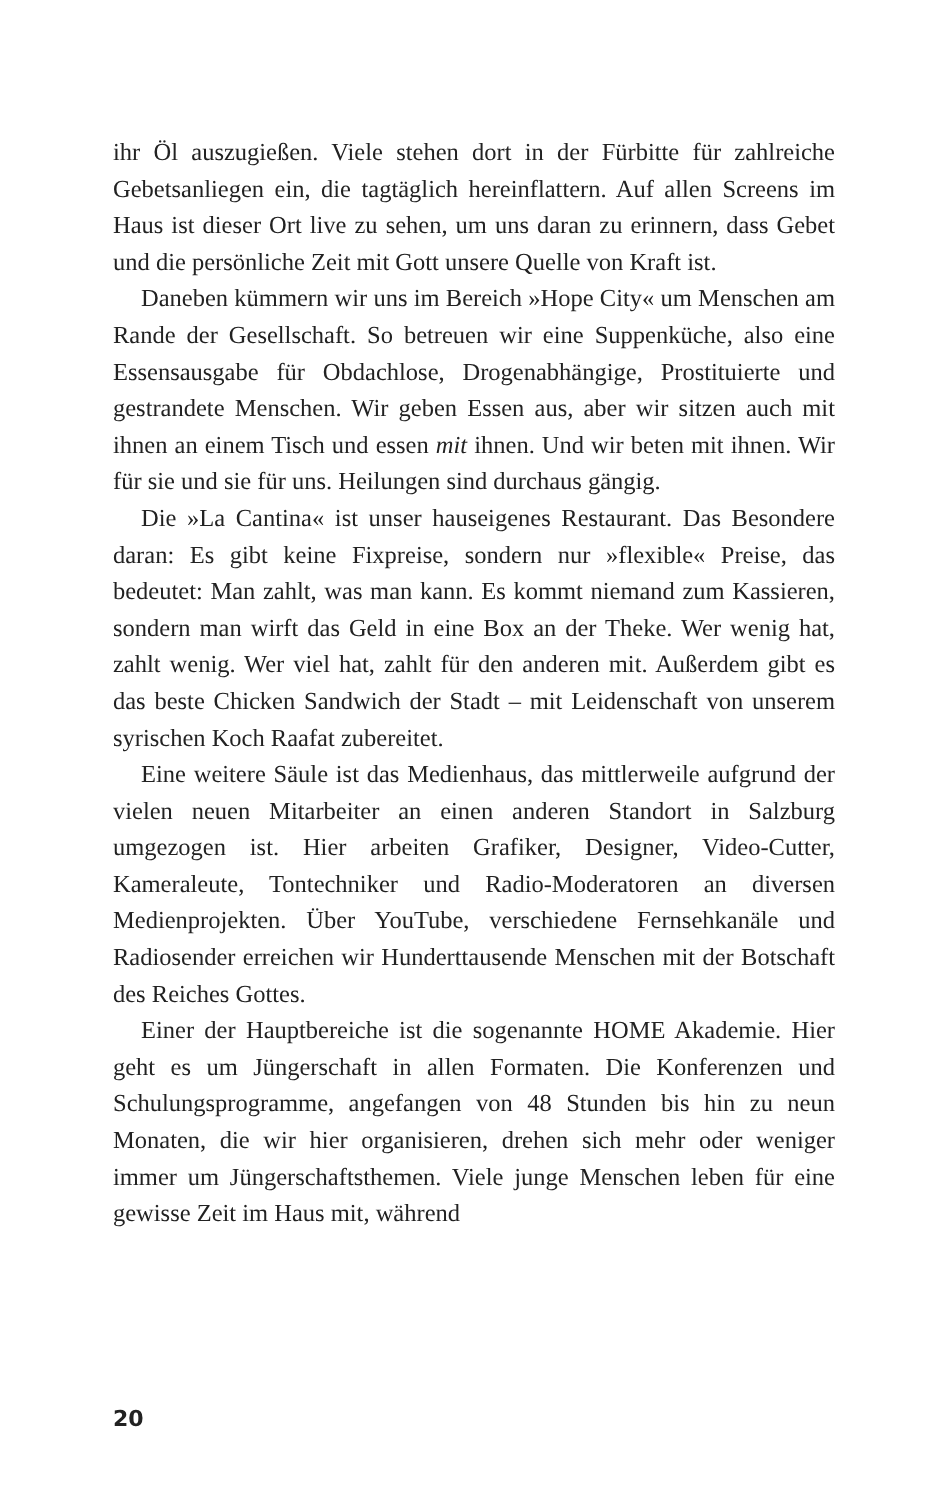ihr Öl auszugießen. Viele stehen dort in der Fürbitte für zahlreiche Gebetsanliegen ein, die tagtäglich hereinflattern. Auf allen Screens im Haus ist dieser Ort live zu sehen, um uns daran zu erinnern, dass Gebet und die persönliche Zeit mit Gott unsere Quelle von Kraft ist.
Daneben kümmern wir uns im Bereich »Hope City« um Menschen am Rande der Gesellschaft. So betreuen wir eine Suppenküche, also eine Essensausgabe für Obdachlose, Drogenabhängige, Prostituierte und gestrandete Menschen. Wir geben Essen aus, aber wir sitzen auch mit ihnen an einem Tisch und essen mit ihnen. Und wir beten mit ihnen. Wir für sie und sie für uns. Heilungen sind durchaus gängig.
Die »La Cantina« ist unser hauseigenes Restaurant. Das Besondere daran: Es gibt keine Fixpreise, sondern nur »flexible« Preise, das bedeutet: Man zahlt, was man kann. Es kommt niemand zum Kassieren, sondern man wirft das Geld in eine Box an der Theke. Wer wenig hat, zahlt wenig. Wer viel hat, zahlt für den anderen mit. Außerdem gibt es das beste Chicken Sandwich der Stadt – mit Leidenschaft von unserem syrischen Koch Raafat zubereitet.
Eine weitere Säule ist das Medienhaus, das mittlerweile aufgrund der vielen neuen Mitarbeiter an einen anderen Standort in Salzburg umgezogen ist. Hier arbeiten Grafiker, Designer, Video-Cutter, Kameraleute, Tontechniker und Radio-Moderatoren an diversen Medienprojekten. Über YouTube, verschiedene Fernsehkanäle und Radiosender erreichen wir Hunderttausende Menschen mit der Botschaft des Reiches Gottes.
Einer der Hauptbereiche ist die sogenannte HOME Akademie. Hier geht es um Jüngerschaft in allen Formaten. Die Konferenzen und Schulungsprogramme, angefangen von 48 Stunden bis hin zu neun Monaten, die wir hier organisieren, drehen sich mehr oder weniger immer um Jüngerschaftsthemen. Viele junge Menschen leben für eine gewisse Zeit im Haus mit, während
20